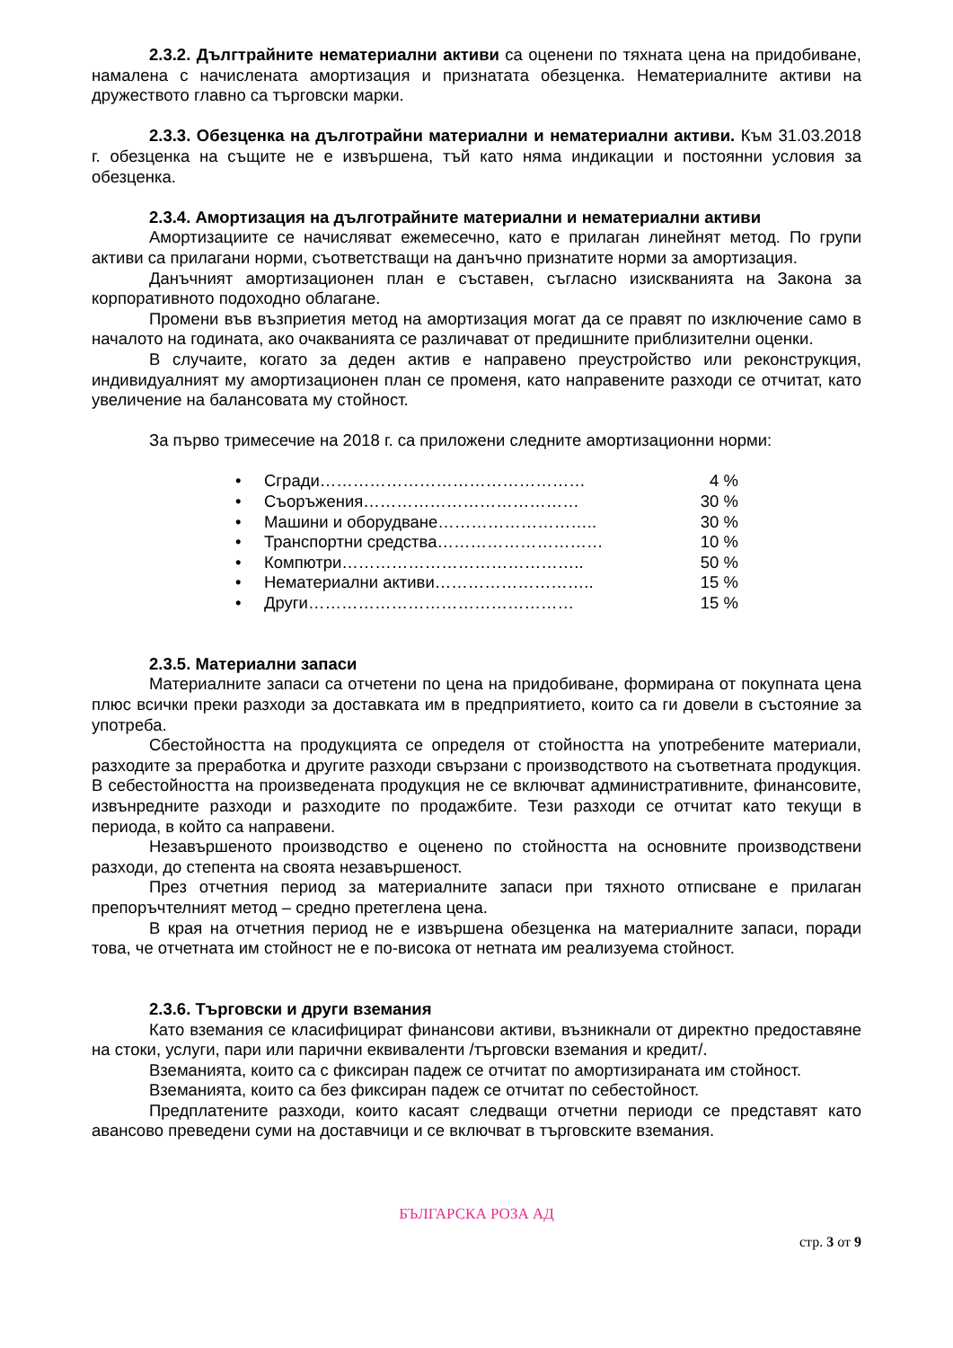2.3.2. Дългтрайните нематериални активи са оценени по тяхната цена на придобиване, намалена с начислената амортизация и признатата обезценка. Нематериалните активи на дружеството главно са търговски марки.
2.3.3. Обезценка на дълготрайни материални и нематериални активи. Към 31.03.2018 г. обезценка на същите не е извършена, тъй като няма индикации и постоянни условия за обезценка.
2.3.4. Амортизация на дълготрайните материални и нематериални активи
Амортизациите се начисляват ежемесечно, като е прилаган линейнят метод. По групи активи са прилагани норми, съответстващи на данъчно признатите норми за амортизация.
Данъчният амортизационен план е съставен, съгласно изискванията на Закона за корпоративното подоходно облагане.
Промени във възприетия метод на амортизация могат да се правят по изключение само в началото на годината, ако очакванията се различават от предишните приблизителни оценки.
В случаите, когато за деден актив е направено преустройство или реконструкция, индивидуалният му амортизационен план се променя, като направените разходи се отчитат, като увеличение на балансовата му стойност.
За първо тримесечие на 2018 г. са приложени следните амортизационни норми:
• Сгради………………………………………… 4 %
• Съоръжения………………………………… 30 %
• Машини и оборудване……………………….. 30 %
• Транспортни средства………………………… 10 %
• Компютри…………………………………….. 50 %
• Нематериални активи……………………….. 15 %
• Други………………………………………… 15 %
2.3.5. Материални запаси
Материалните запаси са отчетени по цена на придобиване, формирана от покупната цена плюс всички преки разходи за доставката им в предприятието, които са ги довели в състояние за употреба.
Сбестойността на продукцията се определя от стойността на употребените материали, разходите за преработка и другите разходи свързани с производството на съответната продукция. В себестойността на произведената продукция не се включват административните, финансовите, извънредните разходи и разходите по продажбите. Тези разходи се отчитат като текущи в периода, в който са направени.
Незавършеното производство е оценено по стойността на основните производствени разходи, до степента на своята незавършеност.
През отчетния период за материалните запаси при тяхното отписване е прилаган препоръчтелният метод – средно претеглена цена.
В края на отчетния период не е извършена обезценка на материалните запаси, поради това, че отчетната им стойност не е по-висока от нетната им реализуема стойност.
2.3.6. Търговски и други вземания
Като вземания се класифицират финансови активи, възникнали от директно предоставяне на стоки, услуги, пари или парични еквиваленти /търговски вземания и кредит/.
Вземанията, които са с фиксиран падеж се отчитат по амортизираната им стойност.
Вземанията, които са без фиксиран падеж се отчитат по себестойност.
Предплатените разходи, които касаят следващи отчетни периоди се представят като авансово преведени суми на доставчици и се включват в търговските вземания.
БЪЛГАРСКА РОЗА АД
стр. 3 от 9